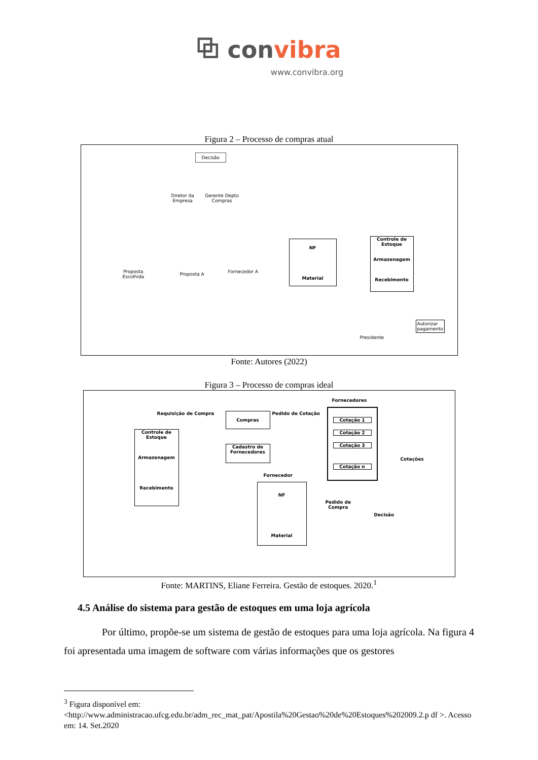⧉ convibra
www.convibra.org
Figura 2 – Processo de compras atual
Decisão
Diretor da
Empresa
Gerente Depto
Compras
Proposta
Escolhida
Proposta A Fornecedor A
NF
Material
Controle de Estoque
Armazenagem
Recebimento
Presidente
Autorizar
pagamento
Fonte: Autores (2022)
Figura 3 – Processo de compras ideal
Fornecedores
Requisição de Compra Compras Pedido de Cotação
Cotação 1
Cotação 2
Cotação 3
Cotação n
Controle de
Estoque
Armazenagem
Recebimento
Cadastro de
Fornecedores
Cotações
Fornecedor
NF
Material
Pedido de
Compra
Decisão
Fonte: MARTINS, Eliane Ferreira. Gestão de estoques. 2020.<sup>1</sup>
4.5 Análise do sistema para gestão de estoques em uma loja agrícola
Por último, propõe-se um sistema de gestão de estoques para uma loja agrícola. Na figura 4 foi apresentada uma imagem de software com várias informações que os gestores
<sup>3</sup> Figura disponível em:
<http://www.administracao.ufcg.edu.br/adm_rec_mat_pat/Apostila%20Gestao%20de%20Estoques%202009.2.p df >. Acesso em: 14. Set.2020